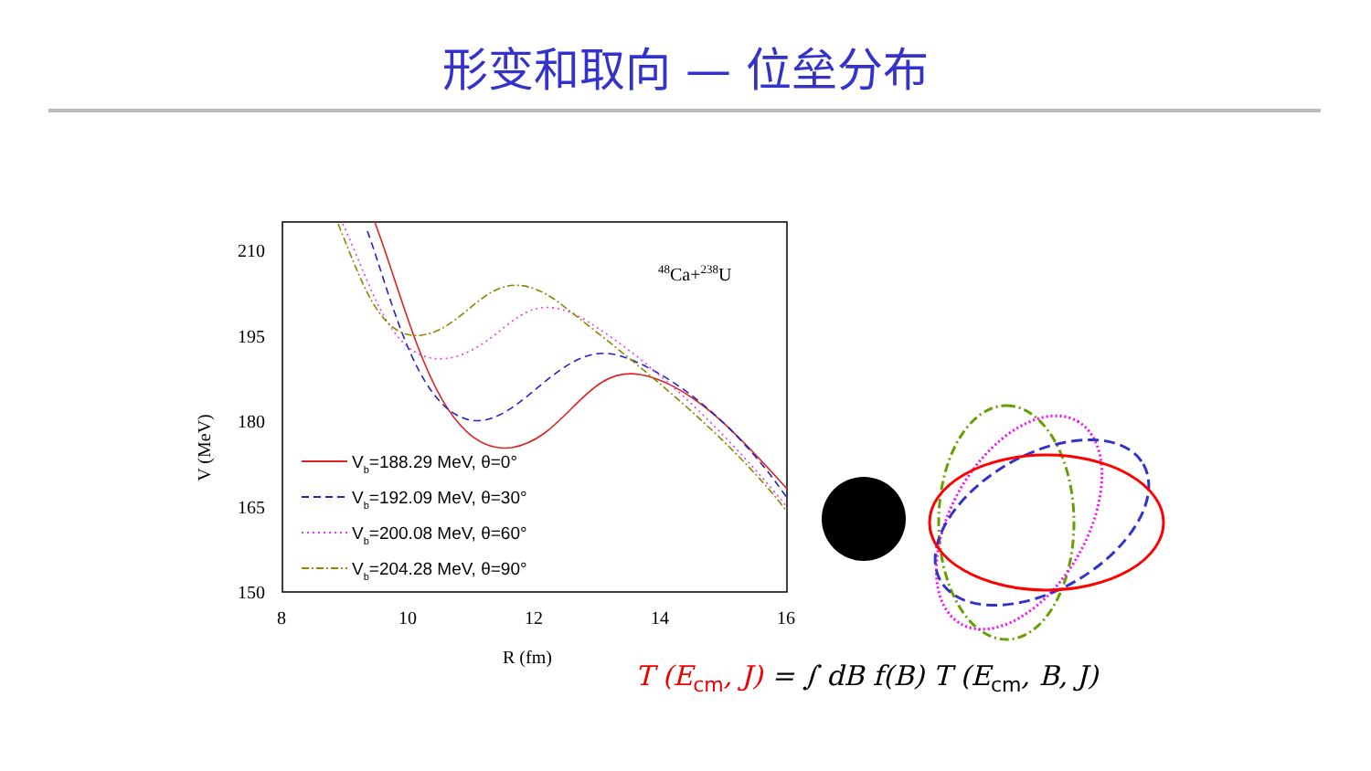形变和取向 — 位垒分布
210
195
180
165
150
8
10
12
14
16
R (fm)
V (MeV)
48Ca+238U
Vb=188.29 MeV, θ=0°
Vb=192.09 MeV, θ=30°
Vb=200.08 MeV, θ=60°
Vb=204.28 MeV, θ=90°
T (E<sub>cm</sub>, J) = ∫ dB f(B) T (E<sub>cm</sub>, B, J)